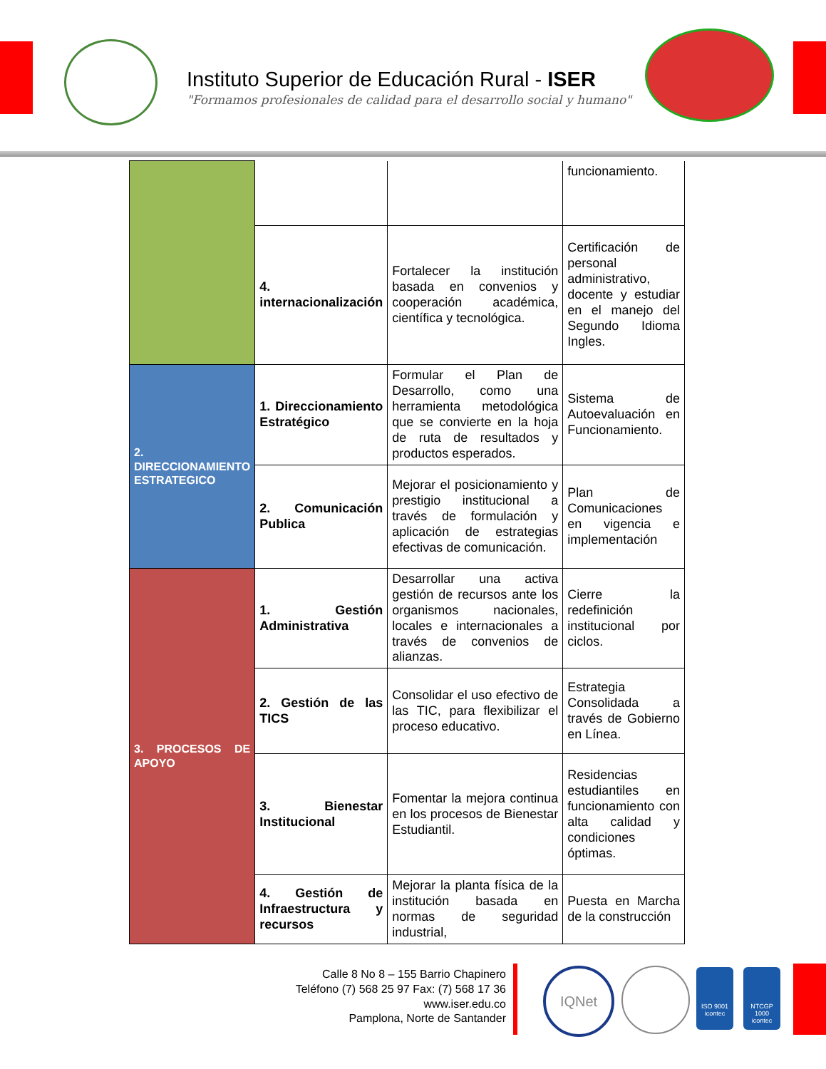Instituto Superior de Educación Rural - ISER
"Formamos profesionales de calidad para el desarrollo social y humano"
| | | | funcionamiento. |
| | 4. internacionalización | Fortalecer la institución basada en convenios y cooperación académica, científica y tecnológica. | Certificación de personal administrativo, docente y estudiar en el manejo del Segundo Idioma Ingles. |
| 2. DIRECCIONAMIENTO ESTRATEGICO | 1. Direccionamiento Estratégico | Formular el Plan de Desarrollo, como una herramienta metodológica que se convierte en la hoja de ruta de resultados y productos esperados. | Sistema de Autoevaluación en Funcionamiento. |
| | 2. Comunicación Publica | Mejorar el posicionamiento y prestigio institucional a través de formulación y aplicación de estrategias efectivas de comunicación. | Plan de Comunicaciones en vigencia e implementación |
| 3. PROCESOS DE APOYO | 1. Gestión Administrativa | Desarrollar una activa gestión de recursos ante los organismos nacionales, locales e internacionales a través de convenios de alianzas. | Cierre la redefinición institucional por ciclos. |
| | 2. Gestión de las TICS | Consolidar el uso efectivo de las TIC, para flexibilizar el proceso educativo. | Estrategia Consolidada a través de Gobierno en Línea. |
| | 3. Bienestar Institucional | Fomentar la mejora continua en los procesos de Bienestar Estudiantil. | Residencias estudiantiles en funcionamiento con alta calidad y condiciones óptimas. |
| | 4. Gestión de Infraestructura y recursos | Mejorar la planta física de la institución basada en normas de seguridad industrial, | Puesta en Marcha de la construcción |
Calle 8 No 8 – 155 Barrio Chapinero
Teléfono (7) 568 25 97 Fax: (7) 568 17 36
www.iser.edu.co
Pamplona, Norte de Santander
IQNet
ISO 9001
icontec
NTCGP 1000
icontec